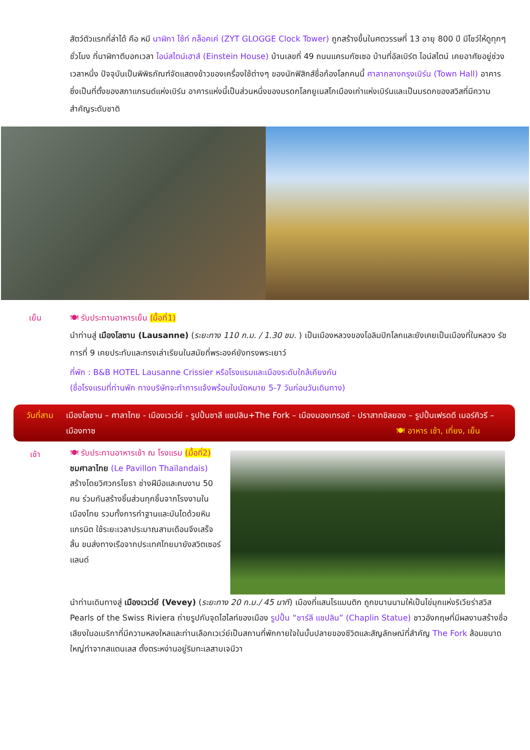สัตว์ตัวแรกที่ล่าได้ คือ หมี นาฬิกา ไซ้ท์ กล็อคเค่ (ZYT GLOGGE Clock Tower) ถูกสร้างขึ้นในศตวรรษที่ 13 อายุ 800 ปี มีโชว์ให้ดูทุกๆ ชั่วโมง ที่นาฬิกาตีบอกเวลา ไอน์สไตน์เฮาส์ (Einstein House) บ้านเลขที่ 49 ถนนแครมกัซเซอ บ้านที่อัลเบิร์ต ไอน์สไตน์ เคยอาศัยอยู่ช่วงเวลาหนึ่ง ปัจจุบันเป็นพิพิธภัณฑ์จัดแสดงข้าวของเครื่องใช้ต่างๆ ของนักฟิสิกส์ชื่อก้องโลกคนนี้ ศาลากลางกรุงเบิร์น (Town Hall) อาคารซึ่งเป็นที่ตั้งของสภาแกรนด์แห่งเบิร์น อาคารแห่งนี้เป็นส่วนหนึ่งของมรดกโลกยูเนสโกเมืองเก่าแห่งเบิร์นและเป็นมรดกของสวิสที่มีความสำคัญระดับชาติ
เย็น 🍽 รับประทานอาหารเย็น (มื้อที่1)
นำท่านสู่ เมืองโลซาน (Lausanne) (ระยะทาง 110 ก.ม. / 1.30 ชม. ) เป็นเมืองหลวงของโอลิมปิกโลกและยังเคยเป็นเมืองที่ในหลวง รัชการที่ 9 เคยประทับและทรงเล่าเรียนในสมัยที่พระองค์ยังทรงพระเยาว์
ที่พัก : B&B HOTEL Lausanne Crissier หรือโรงแรมและเมืองระดับใกล้เคียงกัน
(ชื่อโรงแรมที่ท่านพัก ทางบริษัทจะทำการแจ้งพร้อมใบนัดหมาย 5-7 วันก่อนวันเดินทาง)
วันที่สาม เมืองโลซาน – ศาลาไทย - เมืองเวเว่ย์ - รูปปั้นชาลี แชปลิน+The Fork – เมืองมองเทรอซ์ - ปราสาทชิลยอง – รูปปั้นเฟรดดี เมอร์คิวรี – เมืองทาซ 🍽 อาหาร เช้า, เที่ยง, เย็น
เช้า
🍽 รับประทานอาหารเช้า ณ โรงแรม (มื้อที่2)
ชมศาลาไทย (Le Pavillon Thaïlandais) สร้างโดยวิศวกรโยธา ช่างฝีมือและคนงาน 50 คน ร่วมกันสร้างชิ้นส่วนทุกชิ้นจากโรงงานในเมืองไทย รวมทั้งการทำฐานและบันไดด้วยหินแกรนิต ใช้ระยะเวลาประมาณสามเดือนจึงเสร็จสิ้น ขนส่งทางเรือจากประเทศไทยมายังสวิตเซอร์แลนด์
นำท่านเดินทางสู่ เมืองเวเว่ย์ (Vevey) (ระยะทาง 20 ก.ม./ 45 นาที) เมืองที่แสนโรแมนติก ถูกขนานนามให้เป็นไข่มุกแห่งริเวียร่าสวิส Pearls of the Swiss Riviera ถ่ายรูปกับจุดไฮไลท์ของเมือง รูปปั้น “ชาร์ลี แชปลิน” (Chaplin Statue) ชาวอังกฤษที่มีผลงานสร้างชื่อเสียงในอเมริกาที่มีความหลงใหลและท่านเลือกเวเว่ย์เป็นสถานที่พักกายใจในบั้นปลายของชีวิตและสัญลักษณ์ที่สำคัญ The Fork ส้อมขนาดใหญ่ทำจากสแตนเลส ตั้งตระหง่านอยู่ริมทะเลสาบเจนีวา